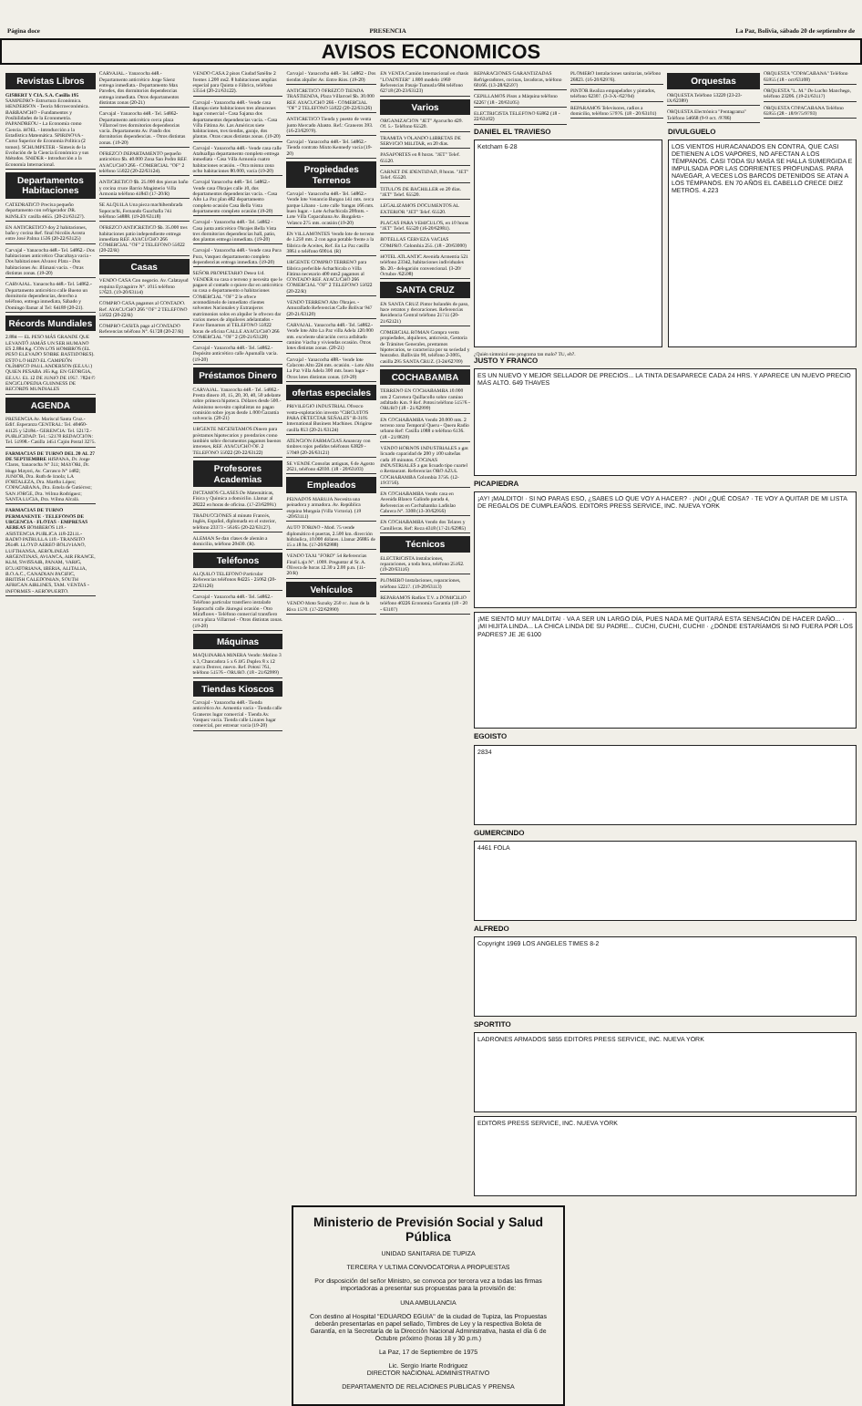Página doce PRESENCIA La Paz, Bolivia, sábado 20 de septiembre de
AVISOS ECONOMICOS
Revistas Libros
GISBERT Y CIA. S.A. Casilla 195
SAMPEDRO- Estructura Económica. HENDERSON - Teoría Microeconómica. BARBANCHO - Fundamentos y Posibilidades de la Econometría. PAPANDREOU - La Economía como Ciencia. HOEL - Introducción a la Estadística Matemática. SPIRINOVA - Curso Superior de Economía Política (2 tomos). SCHUMPETER - Síntesis de la Evolución de la Ciencia Económica y sus Métodos. SNIDER - Introducción a la Economía Internacional.
Departamentos Habitaciones
CATEDRATICO Precisa pequeño departamento con refrigerador DR. KINSLEY casilla 4455. (20-21/63127).
EN ANTICRETICO doy 2 habitaciones, baño y cocina Ref. final Nicolás Acosta entre José Palma 1536 (20-22/63125)
Carvajal - Yanacocha 448.- Tel. 54862.- Dos habitaciones anticrético Chacaltaya vacía - Dos habitaciones Alvarez Plata - Dos habitaciones Av. Illimani vacía. - Otras distintas zonas. (19-20)
CARVAJAL. Yanacocha 448.- Tel. 54862.- Departamento anticrético calle Bueno un dormitorio dependencias, derecho a teléfono, entrega inmediata, Sábado y Domingo llamar al Tel: 64189 (20-21).
Récords Mundiales
2.884 — EL PESO MÁS GRANDE QUE LEVANTÓ JAMÁS UN SER HUMANO ES 2.884 Kg. CON LOS HOMBROS (EL PESO ELEVADO SOBRE BASTIDORES). ESTO LO HIZO EL CAMPEÓN OLÍMPICO PAUL ANDERSON (EE.UU.) QUIEN PESABA 165 Kg. EN GEORGIA, EE.UU. EL 12 DE JUNIO DE 1957. 7824 © ENCICLOPEDIA GUINNESS DE RECORDS MUNDIALES
AGENDA
PRESENCIA Av. Mariscal Santa Cruz.- Edif. Esperanza CENTRAL: Tel. 40460- 41125 y 52184.- GERENCIA: Tel. 52172.- PUBLICIDAD: Tel.: 52178 REDACCION: Tel. 51998.- Casilla 1451 Cajón Postal 3275.
FARMACIAS DE TURNO DEL 20 AL 27 DE SEPTIEMBRE HISPANA, Dr. Jorge Claros, Yanacocha N° 311; MAYORI, Dr. Hugo Mayori, Av. Carrasco N° 1482; JUNIOR, Dra. Ruth de Iraola; LA FORTALEZA, Dra. Martha López; COPACABANA, Dra. Estela de Gutiérrez; SAN JORGE, Dra. Wilma Rodríguez; SANTA LUCIA, Dra. Wilma Alcalá.
FARMACIAS DE TURNO PERMANENTE · TELEFONOS DE URGENCIA · FLOTAS · EMPRESAS AEREAS BOMBEROS 119.- ASISTENCIA PUBLICA 118-22111.- RADIO PATRULLA 110.- TRANSITO 26148. LLOYD AEREO BOLIVIANO, LUFTHANSA, AEROLINEAS ARGENTINAS, AVIANCA, AIR FRANCE, KLM, SWISSAIR, PANAM, VARIG, ECUATORIANA, IBERIA, ALITALIA, B.O.A.C., CANADIAN PACIFIC, BRITISH CALEDONIAN, SOUTH AFRICAN AIRLINES, TAM. VENTAS - INFORMES - AEROPUERTO.
CARVAJAL.- Yanacocha 448.- Departamento anticrético Jorge Sáenz entrega inmediata.- Departamento Max Paredes, dos dormitorios dependencias entrega inmediata. Otros departamentos distintas zonas (20-21)
Carvajal - Yanacocha 448.- Tel. 54862- Departamento anticrético cerca plaza Villarroel tres dormitorios dependencias vacía. Departamento Av. Pando dos dormitorios dependencias. - Otros distintas zonas. (19-20)
OFREZCO DEPARTAMENTO pequeño anticrético $b. 40.000 Zona San Pedro REF. AYACUCHO 266 - COMERCIAL "OF" 2 teléfono 55022 (20-22/63124).
ANTICRETICO $b. 25.000 dos piezas baño y cocina cruce Barrio Magisterio Villa Armonía teléfono 41843 (17-20/R)
SE ALQUILA Una pieza machihembrada Sopocachi, Fernando Guachalla 741 teléfono 54888. (19-20/63118)
OFREZCO ANTICRETICO $b. 35.000 tres habitaciones patio independiente entrega inmediata REF. AYACUCHO 266 COMERCIAL "OF" 2 TELEFONO 55022 (20-22/R)
Casas
VENDO CASA Con negocio. Av. Calatayud esquina Eyzaguirre N°. 1015 teléfono 57623. (19-20/63114)
COMPRO CASA pagamos al CONTADO. Ref. AYACUCHO 266 "OF" 2 TELEFONO 55022 (20-22/R)
COMPRO CASITA pago al CONTADO Referencias teléfono N°. 61728 (20-27/R)
VENDO CASA 2 pisos Ciudad Satélite 2 frentes 1.200 ms2. 8 habitaciones amplias especial para Quinta o Fábrica, teléfono 53554 (20-21/63122).
Carvajal - Yanacocha 448.- Vende casa Illampu siete habitaciones tres almacenes lugar comercial - Casa Sajama dos departamentos dependencias vacía. - Casa Villa Fátima Av. Las Américas siete habitaciones, tres tiendas, garaje, dos plantas. Otras casas distintas zonas. (19-20)
Carvajal - Yanacocha 448.- Vende casa calle Atahuallpa departamento completo entrega inmediata - Casa Villa Armonía cuatro habitaciones ocasión. - Otra misma zona ocho habitaciones 80.000, vacía (19-20)
Carvajal Yanacocha 448.- Tel. 54862.- Vende casa Obrajes calle 10, dos departamentos dependencias vacía. - Casa Alto La Paz plan 482 departamento completo ocasión Casa Bella Vista departamento completo ocasión (19-20)
Carvajal - Yanacocha 448.- Tel. 54862 - Casa junta anticrético Obrajes Bella Vista tres dormitorios dependencias hall, patio, dos plantas entrega inmediata. (19-20)
Carvajal - Yanacocha 448.- Vende casa Pura Pura, Vasquez departamento completo dependencias entrega inmediata. (19-20)
SEÑOR PROPIETARIO Desea Ud. VENDER su casa o terreno y necesita que le paguen al contado o quiere dar en anticrético su casa o departamento o habitaciones COMERCIAL "OF" 2 le ofrece acomodárselo de inmediato clientes solventes Nacionales y Extranjeros matrimonios solos en alquiler le ofrecen dar varios meses de alquileres adelantados - Favor llamarnos al TELEFONO 55022 horas de oficina CALLE AYACUCHO 266 COMERCIAL "OF" 2 (20-21/63128)
Carvajal - Yanacocha 448.- Tel. 54862.- Depósito anticrético calle Apumalla vacía. (19-20)
Préstamos Dinero
CARVAJAL. Yanacocha 448.- Tel. 54862.- Presta dinero 10, 15, 20, 30, 40, 50 adelante sobre primera hipoteca. Dólares desde 500.- Asimismo necesito capitalistas no pagan comisión sobre joyas desde 1.000 Garantía solvencia. (20-21)
URGENTE NECESITAMOS Dinero para préstamos hipotecarios y prendarios como también sobre documentos pagamos buenos intereses, REF. AYACUCHO OF. 2 TELEFONO 55022 (20-22/63122)
Profesores Academias
DICTAMOS CLASES De Matemáticas, Física y Química a domicilio. Llamar al 28222 en horas de oficina. (17-23/62991)
TRADUCCIONES al minuto Francés, Inglés, Español, diplomada en el exterior, teléfono 23373 - 56165 (20-22/63127).
ALEMAN Se dan clases de alemán a domicilio, teléfono 20430. (R).
Teléfonos
ALQUILO TELEFONO Particular Referencias teléfonos 84225 - 25062 (20-22/63126)
Carvajal - Yanacocha 448.- Tel. 54862.- Teléfono particular transfiero instalado Sopocachi calle Jáuregui ocasión - Otro Miraflores - Teléfono comercial transfiero cerca plaza Villarroel - Otros distintas zonas. (19-20)
Máquinas
MAQUINARIA MINERA Vendo: Molino 3 x 3, Chancadora 5 x 6 JIG Duplex 8 x 12 marca Denver, nuevo. Ref. Potosí 761, teléfono 51576 - ORURO. (18 - 21/62999)
Tiendas Kioscos
Carvajal - Yanacocha 448.- Tienda anticrético Av. Armentia vacía - Tienda calle Graneros lugar comercial - Tienda Av. Vasquez vacía. Tienda calle Linares lugar comercial, por estrenar vacía (19-20)
Carvajal - Yanacocha 448.- Tel. 54862 - Dos tiendas alquiler Av. Entre Ríos. (19-20)
ANTICRETICO OFREZCO TIENDA TRASTIENDA, Plaza Villarroel $b. 30.000 REF. AYACUCHO 266 - COMERCIAL "OF" 2 TELEFONO 55022 (20-22/63126)
ANTICRETICO Tienda y puesto de venta junto Mercado Abasto. Ref.: Graneros 393. (16-23/62979).
Carvajal - Yanacocha 448.- Tel. 54862.- Tienda contrato Mixto Kennedy vacía (19-20)
Propiedades Terrenos
Carvajal - Yanacocha 448.- Tel. 54862.- Vende lote Venancio Burgoa 141 mts. cerca parque Líbano - Lote calle Yungas 166 mts. buen lugar. - Lote Achachicala 200mts. - Lote Villa Copacabana Av. Burgaleta - Velasco 275 mts. ocasión (19-20)
EN VILLAMONTES Vendo lote de terreno de 1.250 mts. 2 con agua potable frente a la fábrica de Aceites, Ref. En La Paz casilla 3861 o teléfono 60014. (R)
URGENTE COMPRO TERRENO para fábrica preferible Achachicala o Villa Fátima necesario 400 mts2 pagamos al CONTADO REF. AYACUCHO 266 COMERCIAL "OF" 2 TELEFONO 55022 (20-22/R)
VENDO TERRENO Alto Obrajes. - Amurallado Referencias Calle Bolívar 947 (20-21/63120)
CARVAJAL. Yanacocha 448.- Tel. 54862.- Vende lote Alto La Paz villa Adela 120.000 mts. excelente ubicación cerca asfaltado camino Viacha y viviendas ocasión. Otros lotes distintas zonas. (20-21)
Carvajal - Yanacocha 488.- Vende lote Calacoto Alto 224 mts. ocasión. - Lote Alto La Paz Villa Adela 300 mts. buen lugar - Otros lotes distintas zonas. (19-20)
ofertas especiales
PRIVILEGIO INDUSTRIAL Ofrezco venta-explotación invento "CIRCUITOS PARA DETECTAR SEÑALES" B-3105 International Business Machines. Dirigirse casilla 853 (20-21/63124)
ATENCION FARMACIAS Amancay con timbres rojos pedidos teléfonos 63829 - 57049 (20-26/63121)
SE VENDE Consolas antiguas, 6 de Agosto 2621, teléfono 42030. (18 - 20/63103)
Empleados
PEINADOS MARUJA Necesita una peinadora y armadora. Av. República esquina Murguía (Villa Victoria). (19 -20/63111)
AUTO TORINO - Mod. 75 vende diplomático 4 puertas, 2.500 km. dirección hidráulica, 10.000 dólares. Llamar 26885 de 15 a 18 hs. (17-20/62988)
VENDO TAXI "FORD" 54 Referencias Final Laja N°. 1009. Preguntar al Sr. A. Olivera de horas 12.30 a 2.00 p.m. (11-20/R)
Vehículos
VENDO Moto Suzuky 250 cc. Juan de la Riva 1570. (17-22/62990)
EN VENTA Camión Internacional en chasis "LOADSTER" 1.800 modelo 1969 Referencias Pasaje Tumusla 684 teléfono 62718 (20-23/63123)
Varios
ORGANIZACION "JET" Ayacucho 429. Of. 5.- Teléfono 65520.
TRAMITA VOLANDO LIBRETAS DE SERVICIO MILITAR, en 20 días.
PASAPORTES en 8 horas. "JET" Telef. 65520.
CARNET DE IDENTIDAD, 8 horas. "JET" Telef. 65520.
TITULOS DE BACHILLER en 20 días. "JET" Telef. 65520.
LEGALIZAMOS DOCUMENTOS AL EXTERIOR "JET" Telef. 65520.
PLACAS PARA VEHICULOS, en 10 horas "JET" Telef. 65520 (16-20/62981).
BOTELLAS CERVEZA VACIAS COMPRO. Colombia 255. (18 - 20/63000)
HOTEL ATLANTIC Avenida Armentia 521 teléfono 23342, habitaciones individuales $b. 20.- delegación convencional. (3-20/ Octubre /62598)
SANTA CRUZ
EN SANTA CRUZ Pintor holandés de paso, hace retratos y decoraciones. Referencias Residencia Central teléfono 21711 (20-21/62121)
COMERCIAL ROMAN Compra venta propiedades, alquileres, anticresis, Gestoría de Trámites Generales, prestamos hipotecarios, se caracteriza por su seriedad y honradez. Ballivián 90, teléfono 2-3005, casilla 295 SANTA CRUZ. (3-24/62709)
COCHABAMBA
TERRENO EN COCHABAMBA 10.000 mts 2 Carretera Quillacollo sobre camino asfaltado Km. 9 Ref. Potosí teléfono 51576 - ORURO (18 - 21/62999)
EN COCHABAMBA Vendo 20.000 mts. 2 terreno zona Temporal Queru - Queru Radio urbano Ref: Casilla 1088 o teléfono 6136. (18 - 21/8639)
VENDO HORNOS INDUSTRIALES a gas licuado capacidad de 200 y 100 salteñas cada 10 minutos. COCINAS INDUSTRIALES a gas licuado tipo cuartel o Restaurant. Referencias ORO AZUL COCHABAMBA Colombia 3756. (12-19/3756).
EN COCHABAMBA Vendo casa en Avenida Blanco Galindo parada 4, Referencias en Cochabamba Ladislao Cabrera N°. 3308 (13-30/62956)
EN COCHABAMBA Vendo dos Telares y Camilleras. Ref: Reza 4318 (17-21/62985)
Técnicos
ELECTRICISTA Instalaciones, reparaciones, a toda hora, teléfono 25162. (19-20/63116)
PLOMERO Instalaciones, reparaciones, teléfono 52217. (19-20/63113)
REPARAMOS Radios T.V. a DOMICILIO teléfono 40226 Economía Garantía (18 - 20 - 63107)
REPARACIONES GARANTIZADAS Refrigeradores, cocinas, lavadoras, teléfono 60166. (13-28/62597)
CEPILLAMOS Pisos a Máquina teléfono 62267 (18 - 20/63105)
ELECTRICISTA TELEFONO 65862 (18 - 22/63102)
PLOMERO Instalaciones sanitarias, teléfono 26823. (16-20/62976).
PINTOR Realiza empapelados y pintados, teléfono 62307. (3-3-X-/62704)
REPARAMOS Televisores, radios a domicilio, teléfono 57976. (18 - 20/63101)
Orquestas
ORQUESTA Teléfono 53220 (23-23-IX/62389)
ORQUESTA Electrónica "Pentagrama" Teléfono 54668 (9-9 oct. /9786)
ORQUESTA "COPACABANA" Teléfono 65955 (18 - oct/63108)
ORQUESTA "L. M." De Lucho Manchego, teléfono 23206. (19-21/63117)
ORQUESTA COPACABANA Teléfono 65955 (28 - 18/9/75/9793)
DANIEL EL TRAVIESO
Ketcham 6-28
¿Quién sintonizó ese programa tan malo? TU, eh?.
DIVULGUELO
LOS VIENTOS HURACANADOS EN CONTRA, QUE CASI DETIENEN A LOS VAPORES, NO AFECTAN A LOS TÉMPANOS. CASI TODA SU MASA SE HALLA SUMERGIDA E IMPULSADA POR LAS CORRIENTES PROFUNDAS. PARA NAVEGAR, A VECES LOS BARCOS DETENIDOS SE ATAN A LOS TÉMPANOS. EN 70 AÑOS EL CABELLO CRECE DIEZ METROS. 4.223
JUSTO Y FRANCO
ES UN NUEVO Y MEJOR SELLADOR DE PRECIOS... LA TINTA DESAPARECE CADA 24 HRS. Y APARECE UN NUEVO PRECIO MÁS ALTO. 649 THAVES
PICAPIEDRA
¡AY! ¡MALDITO! · SI NO PARAS ESO, ¿SABES LO QUE VOY A HACER? · ¡NO! ¿QUÉ COSA? · TE VOY A QUITAR DE MI LISTA DE REGALOS DE CUMPLEAÑOS. EDITORS PRESS SERVICE, INC. NUEVA YORK
¡ME SIENTO MUY MALDITA! · VA A SER UN LARGO DÍA, PUES NADA ME QUITARÁ ESTA SENSACIÓN DE HACER DAÑO... · ¡MI HIJITA LINDA... LA CHICA LINDA DE SU PADRE... CUCHI, CUCHI, CUCHI! · ¿DÓNDE ESTARÍAMOS SI NO FUERA POR LOS PADRES? JE JE 6100
EGOISTO
2834
GUMERCINDO
4461 FOLA
ALFREDO
Copyright 1969 LOS ANGELES TIMES 8-2
SPORTITO
LADRONES ARMADOS 5855 EDITORS PRESS SERVICE, INC. NUEVA YORK
EDITORS PRESS SERVICE, INC. NUEVA YORK
Ministerio de Previsión Social y Salud Pública
UNIDAD SANITARIA DE TUPIZA
TERCERA Y ULTIMA CONVOCATORIA A PROPUESTAS
Por disposición del señor Ministro, se convoca por tercera vez a todas las firmas importadoras a presentar sus propuestas para la provisión de:
UNA AMBULANCIA
Con destino al Hospital "EDUARDO EGUIA" de la ciudad de Tupiza, las Propuestas deberán presentarlas en papel sellado, Timbres de Ley y la respectiva Boleta de Garantía, en la Secretaría de la Dirección Nacional Administrativa, hasta el día 6 de Octubre próximo (horas 18 y 30 p.m.)
La Paz, 17 de Septiembre de 1975
Lic. Sergio Iriarte Rodriguez
DIRECTOR NACIONAL ADMINISTRATIVO
DEPARTAMENTO DE RELACIONES PUBLICAS Y PRENSA